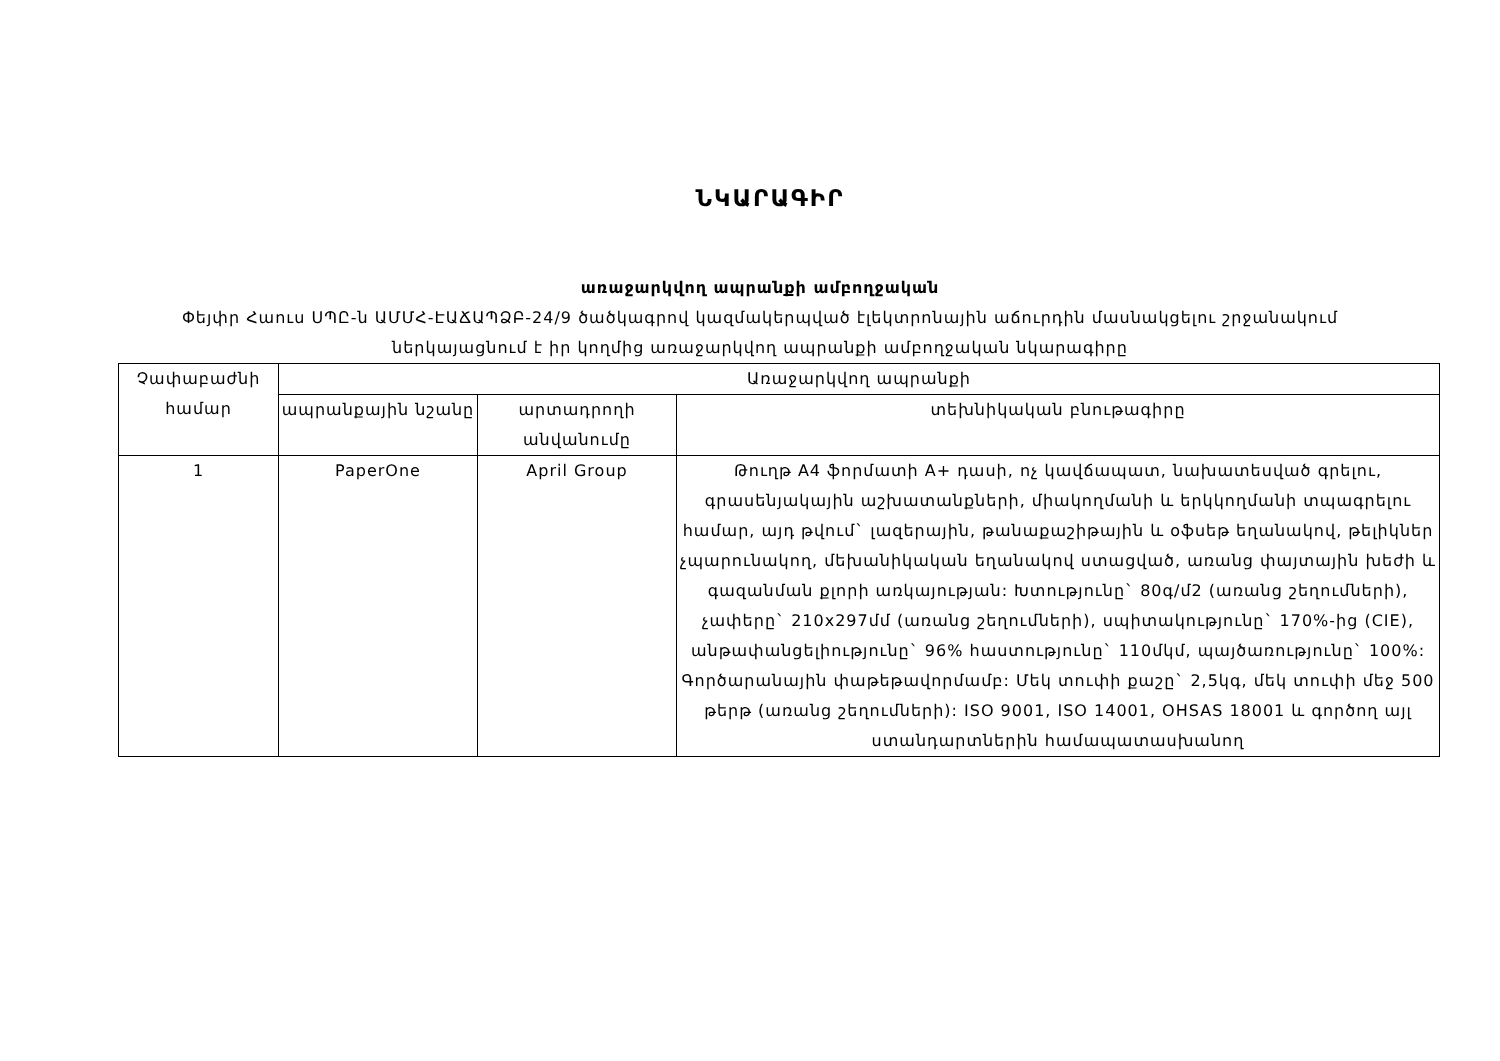ՆԿԱՐԱԳԻՐ
առաջարկվող ապրանքի ամբողջական
Փեյփր Հաուս ՍՊԸ-ն ԱՄՄՀ-ԷԱՃԱՊՁԲ-24/9 ծածկագրով կազմակերպված էլեկտրոնային աճուրդին մասնակցելու շրջանակում
ներկայացնում է իր կողմից առաջարկվող ապրանքի ամբողջական նկարագիրը
| Չափաբաժնի համար | Առաջարկվող ապրանքի | | |
| --- | --- | --- | --- |
| | ապրանքային նշանը | արտադրողի անվանումը | տեխնիկական բնութագիրը |
| 1 | PaperOne | April Group | Թուղթ A4 ֆորմատի A+ դասի, ոչ կավճապատ, նախատեսված գրելու, գրասենյակային աշխատանքների, միակողմանի և երկկողմանի տպագրելու համար, այդ թվում` լազերային, թանաքաշիթային և օֆսեթ եղանակով, թելիկներ չպարունակող, մեխանիկական եղանակով ստացված, առանց փայտային խեժի և գազանման քլորի առկայության: Խտությունը` 80գ/մ2 (առանց շեղումների), չափերը` 210x297մմ (առանց շեղումների), սպիտակությունը` 170%-ից (CIE), անթափանցելիությունը` 96% հաստությունը` 110մկմ, պայծառությունը` 100%: Գործարանային փաթեթավորմամբ: Մեկ տուփի քաշը` 2,5կգ, մեկ տուփի մեջ 500 թերթ (առանց շեղումների): ISO 9001, ISO 14001, OHSAS 18001 և գործող այլ ստանդարտներին համապատասխանող |